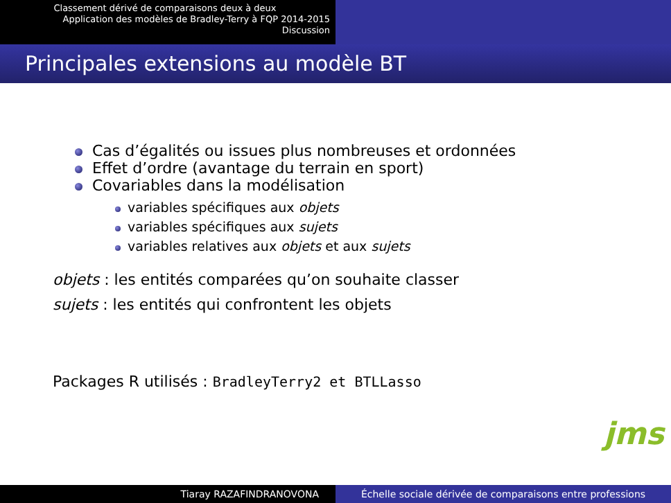Classement dérivé de comparaisons deux à deux
Application des modèles de Bradley-Terry à FQP 2014-2015
Discussion
Principales extensions au modèle BT
Cas d’égalités ou issues plus nombreuses et ordonnées
Effet d’ordre (avantage du terrain en sport)
Covariables dans la modélisation
variables spécifiques aux objets
variables spécifiques aux sujets
variables relatives aux objets et aux sujets
objets : les entités comparées qu’on souhaite classer
sujets : les entités qui confrontent les objets
Packages R utilisés : BradleyTerry2 et BTLLasso
jms
Tiaray RAZAFINDRANOVONA Échelle sociale dérivée de comparaisons entre professions